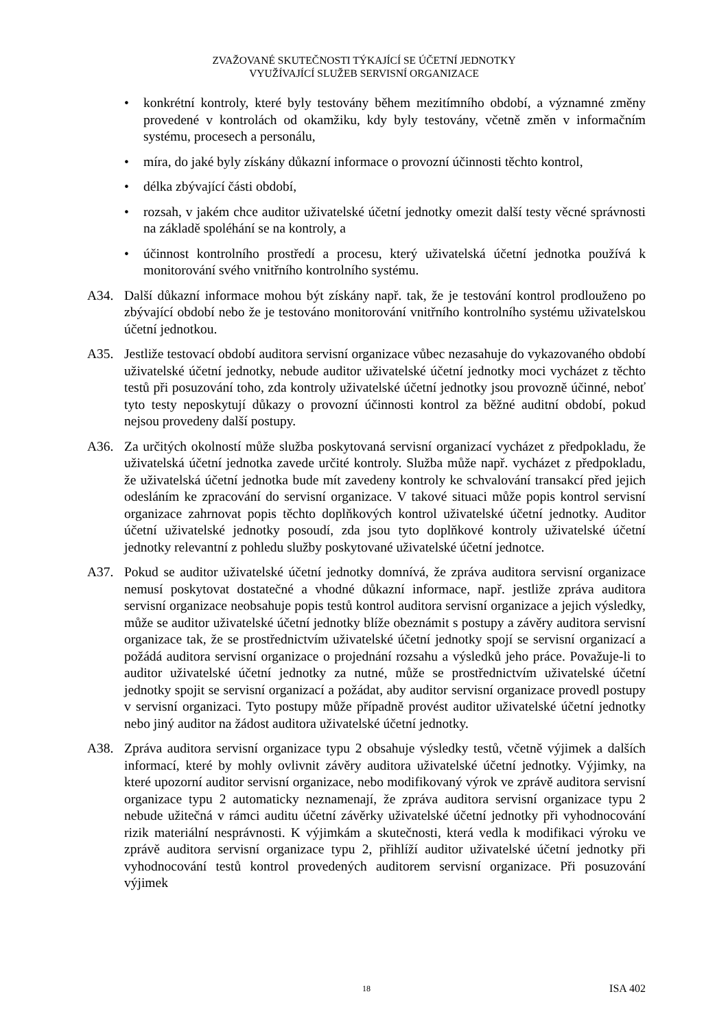ZVAŽOVANÉ SKUTEČNOSTI TÝKAJÍCÍ SE ÚČETNÍ JEDNOTKY
VYUŽÍVAJÍCÍ SLUŽEB SERVISNÍ ORGANIZACE
• konkrétní kontroly, které byly testovány během mezitímního období, a významné změny provedené v kontrolách od okamžiku, kdy byly testovány, včetně změn v informačním systému, procesech a personálu,
• míra, do jaké byly získány důkazní informace o provozní účinnosti těchto kontrol,
• délka zbývající části období,
• rozsah, v jakém chce auditor uživatelské účetní jednotky omezit další testy věcné správnosti na základě spoléhání se na kontroly, a
• účinnost kontrolního prostředí a procesu, který uživatelská účetní jednotka používá k monitorování svého vnitřního kontrolního systému.
A34. Další důkazní informace mohou být získány např. tak, že je testování kontrol prodlouženo po zbývající období nebo že je testováno monitorování vnitřního kontrolního systému uživatelskou účetní jednotkou.
A35. Jestliže testovací období auditora servisní organizace vůbec nezasahuje do vykazovaného období uživatelské účetní jednotky, nebude auditor uživatelské účetní jednotky moci vycházet z těchto testů při posuzování toho, zda kontroly uživatelské účetní jednotky jsou provozně účinné, neboť tyto testy neposkytují důkazy o provozní účinnosti kontrol za běžné auditní období, pokud nejsou provedeny další postupy.
A36. Za určitých okolností může služba poskytovaná servisní organizací vycházet z předpokladu, že uživatelská účetní jednotka zavede určité kontroly. Služba může např. vycházet z předpokladu, že uživatelská účetní jednotka bude mít zavedeny kontroly ke schvalování transakcí před jejich odesláním ke zpracování do servisní organizace. V takové situaci může popis kontrol servisní organizace zahrnovat popis těchto doplňkových kontrol uživatelské účetní jednotky. Auditor účetní uživatelské jednotky posoudí, zda jsou tyto doplňkové kontroly uživatelské účetní jednotky relevantní z pohledu služby poskytované uživatelské účetní jednotce.
A37. Pokud se auditor uživatelské účetní jednotky domnívá, že zpráva auditora servisní organizace nemusí poskytovat dostatečné a vhodné důkazní informace, např. jestliže zpráva auditora servisní organizace neobsahuje popis testů kontrol auditora servisní organizace a jejich výsledky, může se auditor uživatelské účetní jednotky blíže obeznámit s postupy a závěry auditora servisní organizace tak, že se prostřednictvím uživatelské účetní jednotky spojí se servisní organizací a požádá auditora servisní organizace o projednání rozsahu a výsledků jeho práce. Považuje-li to auditor uživatelské účetní jednotky za nutné, může se prostřednictvím uživatelské účetní jednotky spojit se servisní organizací a požádat, aby auditor servisní organizace provedl postupy v servisní organizaci. Tyto postupy může případně provést auditor uživatelské účetní jednotky nebo jiný auditor na žádost auditora uživatelské účetní jednotky.
A38. Zpráva auditora servisní organizace typu 2 obsahuje výsledky testů, včetně výjimek a dalších informací, které by mohly ovlivnit závěry auditora uživatelské účetní jednotky. Výjimky, na které upozorní auditor servisní organizace, nebo modifikovaný výrok ve zprávě auditora servisní organizace typu 2 automaticky neznamenají, že zpráva auditora servisní organizace typu 2 nebude užitečná v rámci auditu účetní závěrky uživatelské účetní jednotky při vyhodnocování rizik materiální nesprávnosti. K výjimkám a skutečnosti, která vedla k modifikaci výroku ve zprávě auditora servisní organizace typu 2, přihlíží auditor uživatelské účetní jednotky při vyhodnocování testů kontrol provedených auditorem servisní organizace. Při posuzování výjimek
18
ISA 402